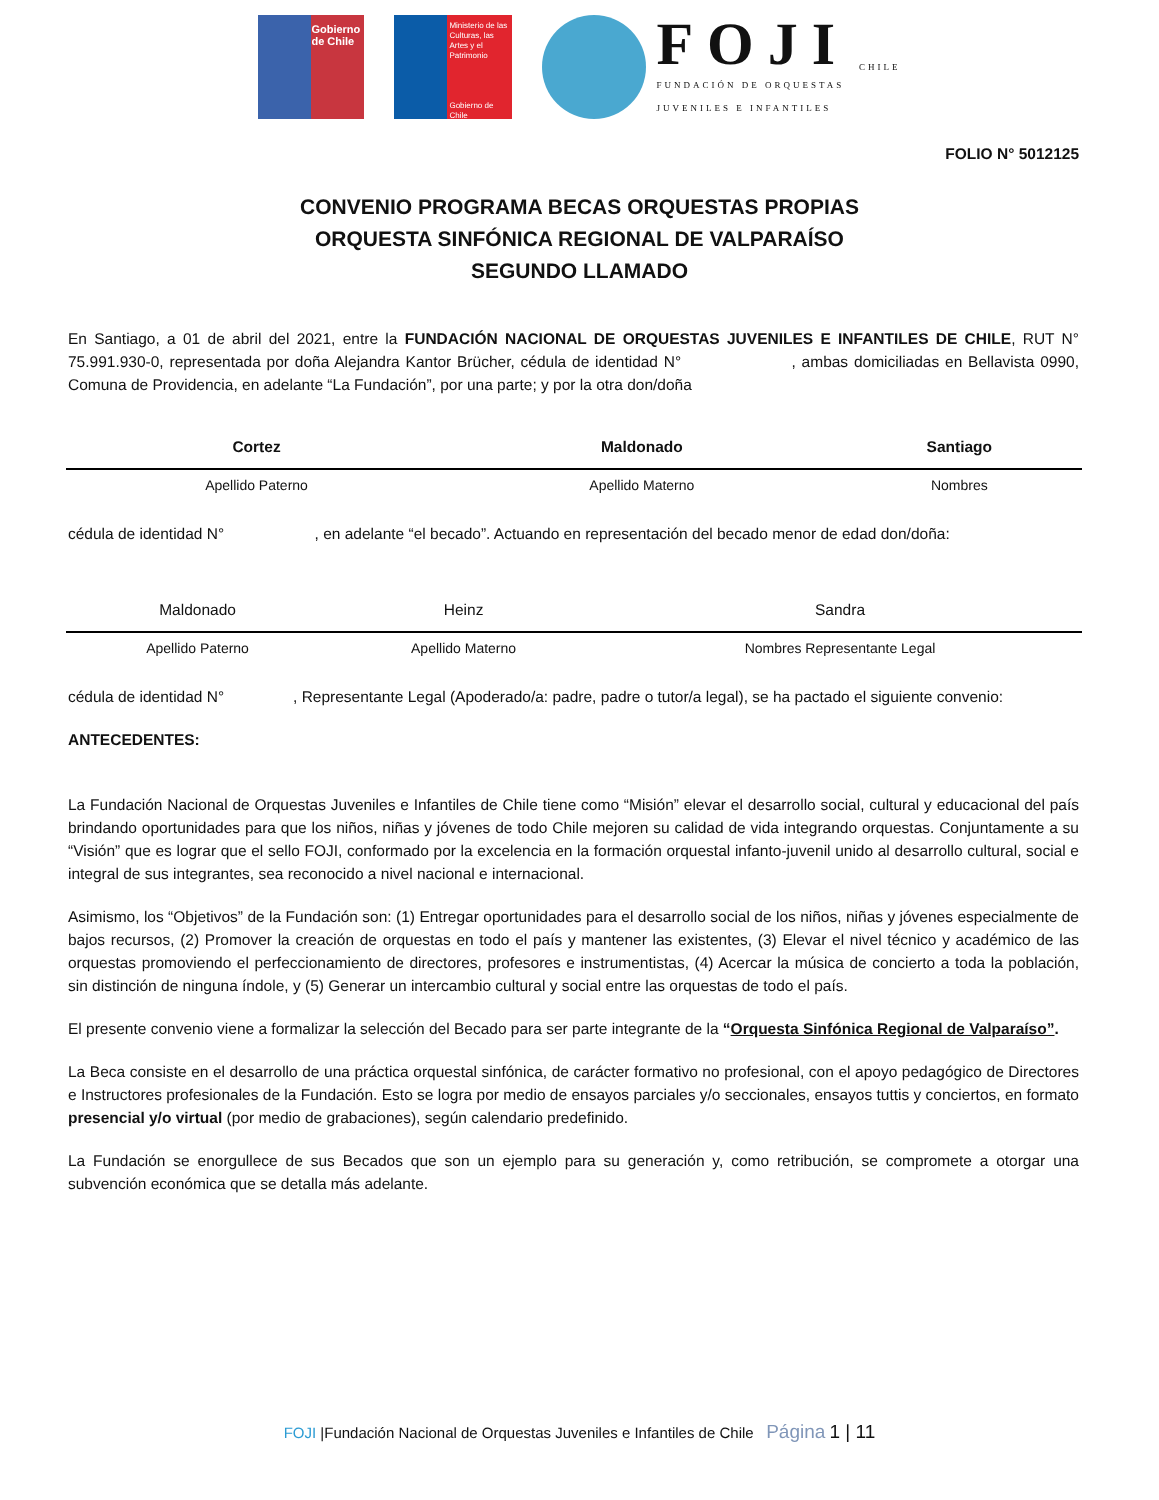Gobierno de Chile
Ministerio de las Culturas, las Artes y el Patrimonio
Gobierno de Chile
FOJI
FUNDACIÓN DE ORQUESTAS
JUVENILES E INFANTILES
CHILE
FOLIO N° 5012125
CONVENIO PROGRAMA BECAS ORQUESTAS PROPIAS
ORQUESTA SINFÓNICA REGIONAL DE VALPARAÍSO
SEGUNDO LLAMADO
En Santiago, a 01 de abril del 2021, entre la FUNDACIÓN NACIONAL DE ORQUESTAS JUVENILES E INFANTILES DE CHILE, RUT N° 75.991.930-0, representada por doña Alejandra Kantor Brücher, cédula de identidad N° , ambas domiciliadas en Bellavista 0990, Comuna de Providencia, en adelante “La Fundación”, por una parte; y por la otra don/doña
| Cortez | Maldonado | Santiago |
| Apellido Paterno | Apellido Materno | Nombres |
cédula de identidad N° , en adelante “el becado”. Actuando en representación del becado menor de edad don/doña:
| Maldonado | Heinz | Sandra |
| Apellido Paterno | Apellido Materno | Nombres Representante Legal |
cédula de identidad N° , Representante Legal (Apoderado/a: padre, padre o tutor/a legal), se ha pactado el siguiente convenio:
ANTECEDENTES:
La Fundación Nacional de Orquestas Juveniles e Infantiles de Chile tiene como “Misión” elevar el desarrollo social, cultural y educacional del país brindando oportunidades para que los niños, niñas y jóvenes de todo Chile mejoren su calidad de vida integrando orquestas. Conjuntamente a su “Visión” que es lograr que el sello FOJI, conformado por la excelencia en la formación orquestal infanto-juvenil unido al desarrollo cultural, social e integral de sus integrantes, sea reconocido a nivel nacional e internacional.
Asimismo, los “Objetivos” de la Fundación son: (1) Entregar oportunidades para el desarrollo social de los niños, niñas y jóvenes especialmente de bajos recursos, (2) Promover la creación de orquestas en todo el país y mantener las existentes, (3) Elevar el nivel técnico y académico de las orquestas promoviendo el perfeccionamiento de directores, profesores e instrumentistas, (4) Acercar la música de concierto a toda la población, sin distinción de ninguna índole, y (5) Generar un intercambio cultural y social entre las orquestas de todo el país.
El presente convenio viene a formalizar la selección del Becado para ser parte integrante de la “Orquesta Sinfónica Regional de Valparaíso”.
La Beca consiste en el desarrollo de una práctica orquestal sinfónica, de carácter formativo no profesional, con el apoyo pedagógico de Directores e Instructores profesionales de la Fundación. Esto se logra por medio de ensayos parciales y/o seccionales, ensayos tuttis y conciertos, en formato presencial y/o virtual (por medio de grabaciones), según calendario predefinido.
La Fundación se enorgullece de sus Becados que son un ejemplo para su generación y, como retribución, se compromete a otorgar una subvención económica que se detalla más adelante.
FOJI |Fundación Nacional de Orquestas Juveniles e Infantiles de Chile Página 1 | 11